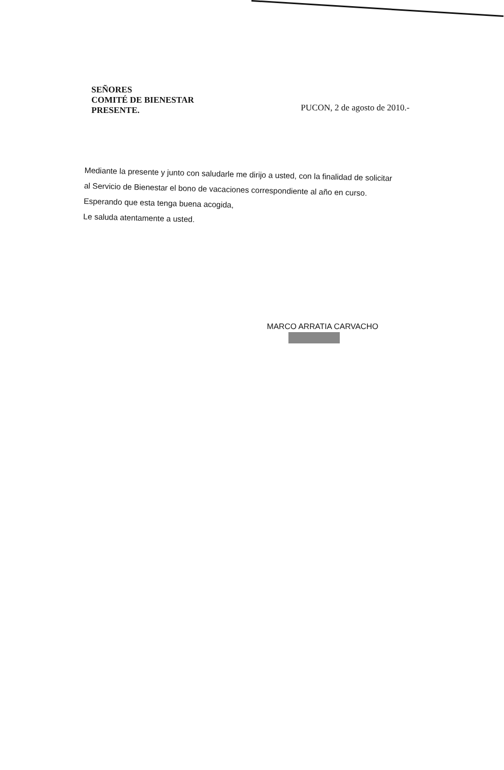SEÑORES
COMITÉ DE BIENESTAR
PRESENTE.
PUCON, 2 de agosto de 2010.-
Mediante la presente y junto con saludarle me dirijo a usted, con la finalidad de solicitar
al Servicio de Bienestar el bono de vacaciones correspondiente al año en curso.
Esperando que esta tenga buena acogida,
Le saluda atentamente a usted.
MARCO ARRATIA CARVACHO